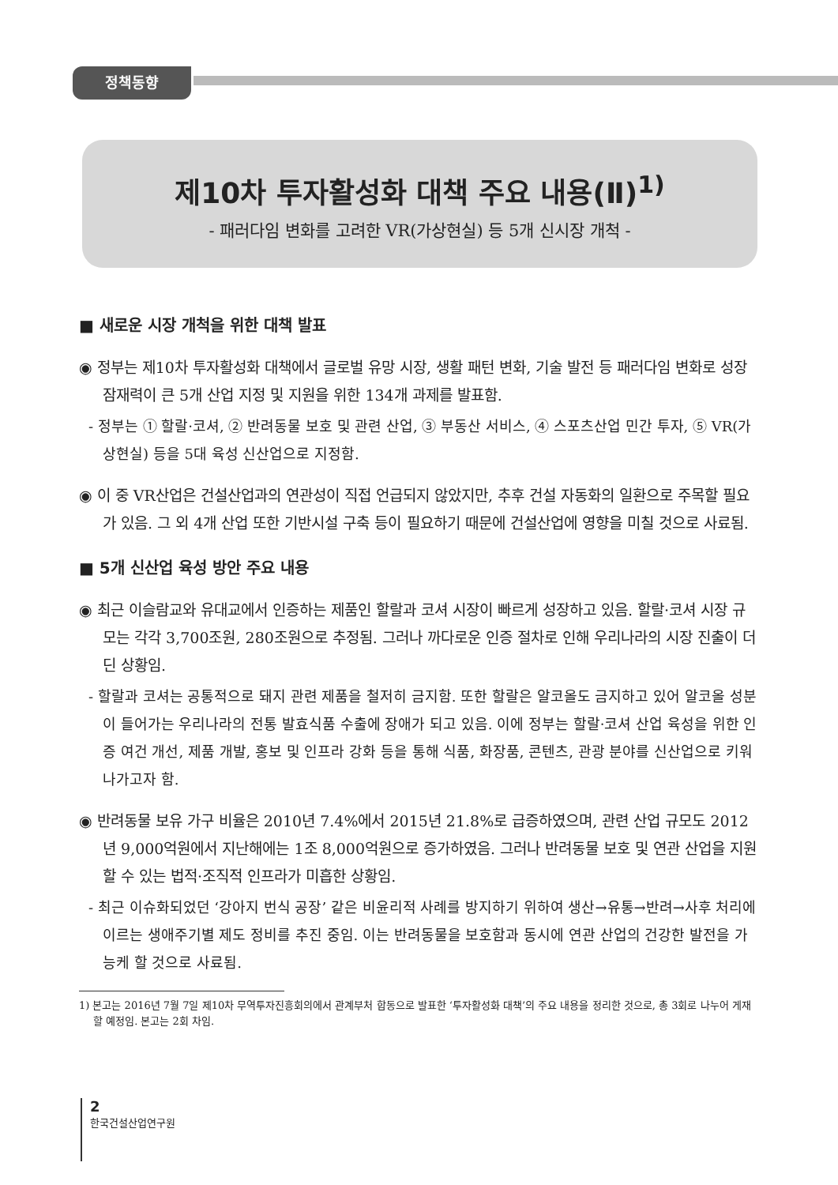정책동향
제10차 투자활성화 대책 주요 내용(Ⅱ)<sup>1)</sup>
- 패러다임 변화를 고려한 VR(가상현실) 등 5개 신시장 개척 -
■ 새로운 시장 개척을 위한 대책 발표
◉ 정부는 제10차 투자활성화 대책에서 글로벌 유망 시장, 생활 패턴 변화, 기술 발전 등 패러다임 변화로 성장 잠재력이 큰 5개 산업 지정 및 지원을 위한 134개 과제를 발표함.
- 정부는 ① 할랄·코셔, ② 반려동물 보호 및 관련 산업, ③ 부동산 서비스, ④ 스포츠산업 민간 투자, ⑤ VR(가상현실) 등을 5대 육성 신산업으로 지정함.
◉ 이 중 VR산업은 건설산업과의 연관성이 직접 언급되지 않았지만, 추후 건설 자동화의 일환으로 주목할 필요가 있음. 그 외 4개 산업 또한 기반시설 구축 등이 필요하기 때문에 건설산업에 영향을 미칠 것으로 사료됨.
■ 5개 신산업 육성 방안 주요 내용
◉ 최근 이슬람교와 유대교에서 인증하는 제품인 할랄과 코셔 시장이 빠르게 성장하고 있음. 할랄·코셔 시장 규모는 각각 3,700조원, 280조원으로 추정됨. 그러나 까다로운 인증 절차로 인해 우리나라의 시장 진출이 더딘 상황임.
- 할랄과 코셔는 공통적으로 돼지 관련 제품을 철저히 금지함. 또한 할랄은 알코올도 금지하고 있어 알코올 성분이 들어가는 우리나라의 전통 발효식품 수출에 장애가 되고 있음. 이에 정부는 할랄·코셔 산업 육성을 위한 인증 여건 개선, 제품 개발, 홍보 및 인프라 강화 등을 통해 식품, 화장품, 콘텐츠, 관광 분야를 신산업으로 키워 나가고자 함.
◉ 반려동물 보유 가구 비율은 2010년 7.4%에서 2015년 21.8%로 급증하였으며, 관련 산업 규모도 2012년 9,000억원에서 지난해에는 1조 8,000억원으로 증가하였음. 그러나 반려동물 보호 및 연관 산업을 지원할 수 있는 법적·조직적 인프라가 미흡한 상황임.
- 최근 이슈화되었던 ‘강아지 번식 공장’ 같은 비윤리적 사례를 방지하기 위하여 생산→유통→반려→사후 처리에 이르는 생애주기별 제도 정비를 추진 중임. 이는 반려동물을 보호함과 동시에 연관 산업의 건강한 발전을 가능케 할 것으로 사료됨.
1) 본고는 2016년 7월 7일 제10차 무역투자진흥회의에서 관계부처 합동으로 발표한 ‘투자활성화 대책’의 주요 내용을 정리한 것으로, 총 3회로 나누어 게재할 예정임. 본고는 2회 차임.
2
한국건설산업연구원